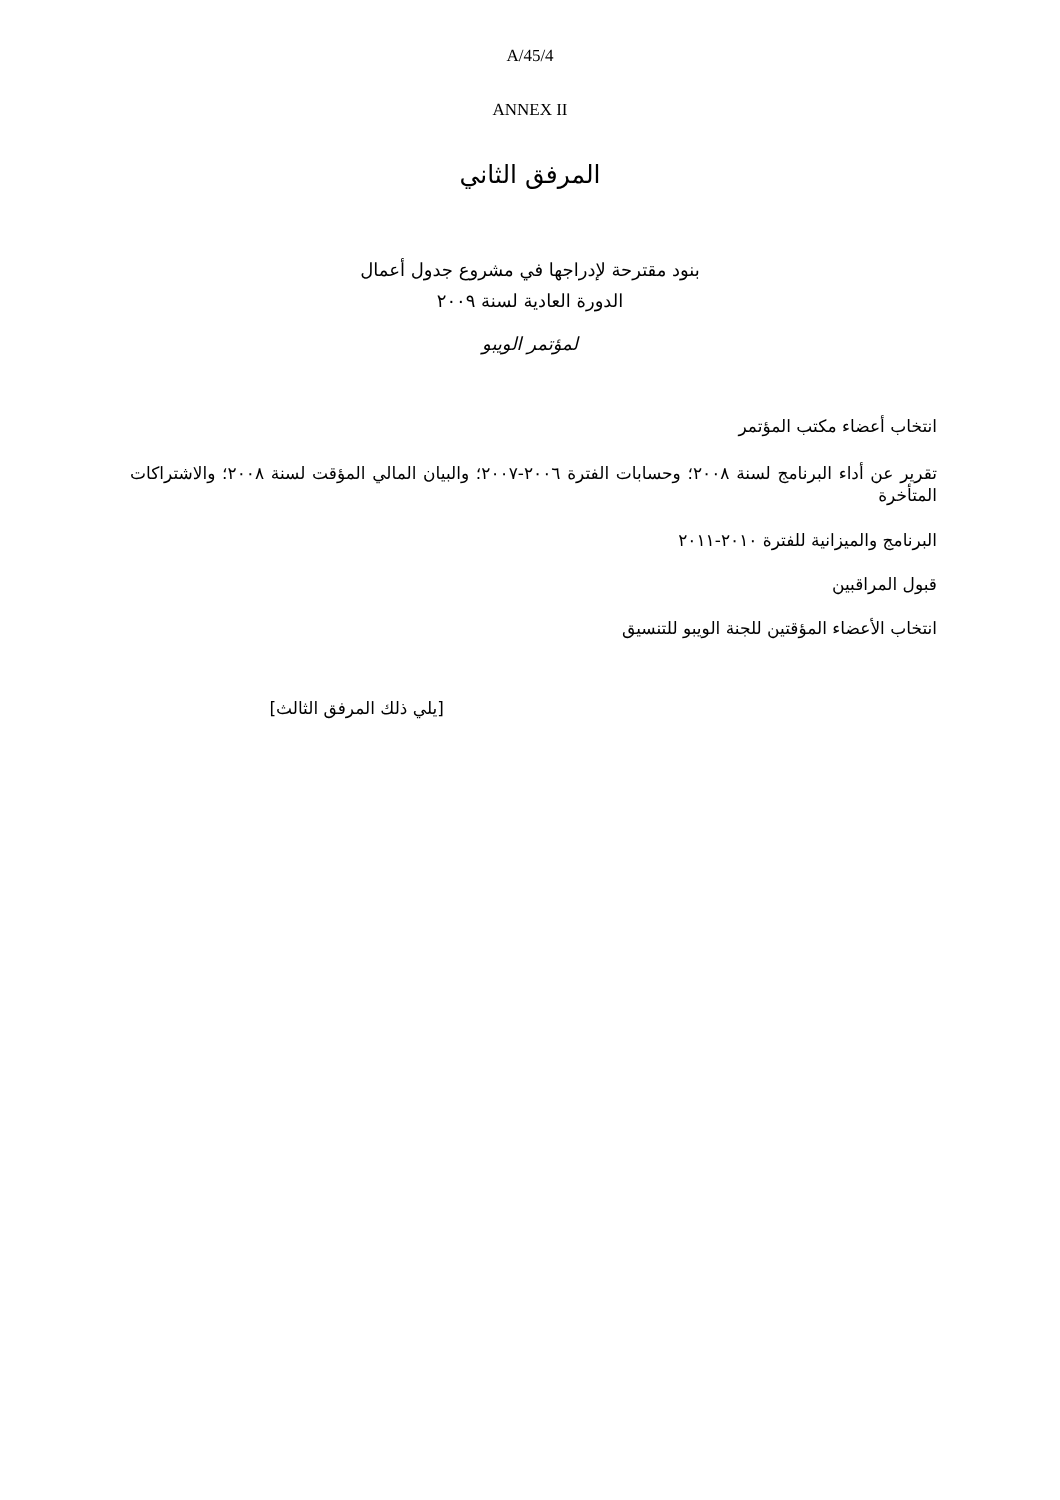A/45/4
ANNEX II
المرفق الثاني
بنود مقترحة لإدراجها في مشروع جدول أعمال
الدورة العادية لسنة ٢٠٠٩
لمؤتمر الويبو
انتخاب أعضاء مكتب المؤتمر
تقرير عن أداء البرنامج لسنة ٢٠٠٨؛ وحسابات الفترة ٢٠٠٦-٢٠٠٧؛ والبيان المالي المؤقت لسنة ٢٠٠٨؛ والاشتراكات المتأخرة
البرنامج والميزانية للفترة ٢٠١٠-٢٠١١
قبول المراقبين
انتخاب الأعضاء المؤقتين للجنة الويبو للتنسيق
[يلي ذلك المرفق الثالث]